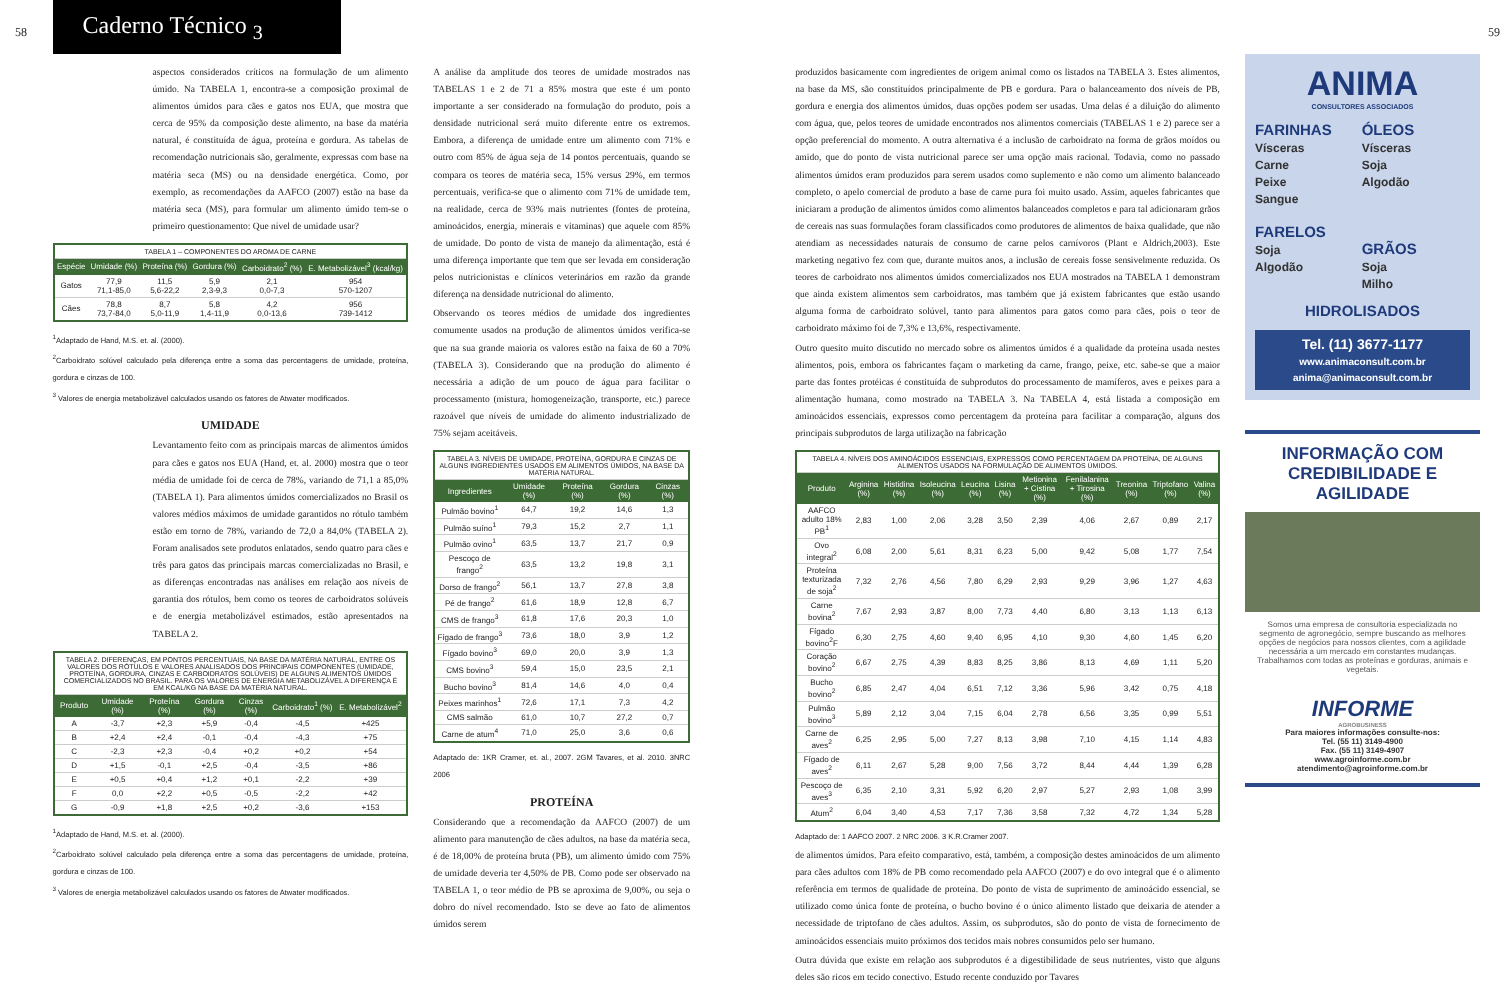58
Caderno Técnico <sub>3</sub>
aspectos considerados críticos na formulação de um alimento úmido. Na TABELA 1, encontra-se a composição proximal de alimentos úmidos para cães e gatos nos EUA, que mostra que cerca de 95% da composição deste alimento, na base da matéria natural, é constituída de água, proteína e gordura. As tabelas de recomendação nutricionais são, geralmente, expressas com base na matéria seca (MS) ou na densidade energética. Como, por exemplo, as recomendações da AAFCO (2007) estão na base da matéria seca (MS), para formular um alimento úmido tem-se o primeiro questionamento: Que nível de umidade usar?
| TABELA 1 – COMPONENTES DO AROMA DE CARNE | | | | | |
| Espécie | Umidade (%) | Proteína (%) | Gordura (%) | Carboidrato<sup>2</sup> (%) | E. Metabolizável<sup>3</sup> (kcal/kg) |
| Gatos | 77,9 71,1-85,0 | 11,5 5,6-22,2 | 5,9 2,3-9,3 | 2,1 0,0-7,3 | 954 570-1207 |
| Cães | 78,8 73,7-84,0 | 8,7 5,0-11,9 | 5,8 1,4-11,9 | 4,2 0,0-13,6 | 956 739-1412 |
<sup>1</sup> Adaptado de Hand, M.S. et. al. (2000).
<sup>2</sup> Carboidrato solúvel calculado pela diferença entre a soma das percentagens de umidade, proteína, gordura e cinzas de 100.
<sup>3</sup> Valores de energia metabolizável calculados usando os fatores de Atwater modificados.
UMIDADE
Levantamento feito com as principais marcas de alimentos úmidos para cães e gatos nos EUA (Hand, et. al. 2000) mostra que o teor média de umidade foi de cerca de 78%, variando de 71,1 a 85,0% (TABELA 1). Para alimentos úmidos comercializados no Brasil os valores médios máximos de umidade garantidos no rótulo também estão em torno de 78%, variando de 72,0 a 84,0% (TABELA 2). Foram analisados sete produtos enlatados, sendo quatro para cães e três para gatos das principais marcas comercializadas no Brasil, e as diferenças encontradas nas análises em relação aos níveis de garantia dos rótulos, bem como os teores de carboidratos solúveis e de energia metabolizável estimados, estão apresentados na TABELA 2.
| TABELA 2. DIFERENÇAS, EM PONTOS PERCENTUAIS, NA BASE DA MATÉRIA NATURAL, ENTRE OS VALORES DOS RÓTULOS E VALORES ANALISADOS DOS PRINCIPAIS COMPONENTES (UMIDADE, PROTEÍNA, GORDURA, CINZAS E CARBOIDRATOS SOLÚVEIS) DE ALGUNS ALIMENTOS ÚMIDOS COMERCIALIZADOS NO BRASIL. PARA OS VALORES DE ENERGIA METABOLIZÁVEL A DIFERENÇA É EM KCAL/KG NA BASE DA MATÉRIA NATURAL. | | | | | | |
| Produto | Umidade (%) | Proteína (%) | Gordura (%) | Cinzas (%) | Carboidrato<sup>1</sup> (%) | E. Metabolizável<sup>2</sup> |
| A | -3,7 | +2,3 | +5,9 | -0,4 | -4,5 | +425 |
| B | +2,4 | +2,4 | -0,1 | -0,4 | -4,3 | +75 |
| C | -2,3 | +2,3 | -0,4 | +0,2 | +0,2 | +54 |
| D | +1,5 | -0,1 | +2,5 | -0,4 | -3,5 | +86 |
| E | +0,5 | +0,4 | +1,2 | +0,1 | -2,2 | +39 |
| F | 0,0 | +2,2 | +0,5 | -0,5 | -2,2 | +42 |
| G | -0,9 | +1,8 | +2,5 | +0,2 | -3,6 | +153 |
<sup>1</sup> Adaptado de Hand, M.S. et. al. (2000).
<sup>2</sup> Carboidrato solúvel calculado pela diferença entre a soma das percentagens de umidade, proteína, gordura e cinzas de 100.
<sup>3</sup> Valores de energia metabolizável calculados usando os fatores de Atwater modificados.
A análise da amplitude dos teores de umidade mostrados nas TABELAS 1 e 2 de 71 a 85% mostra que este é um ponto importante a ser considerado na formulação do produto, pois a densidade nutricional será muito diferente entre os extremos. Embora, a diferença de umidade entre um alimento com 71% e outro com 85% de água seja de 14 pontos percentuais, quando se compara os teores de matéria seca, 15% versus 29%, em termos percentuais, verifica-se que o alimento com 71% de umidade tem, na realidade, cerca de 93% mais nutrientes (fontes de proteína, aminoácidos, energia, minerais e vitaminas) que aquele com 85% de umidade. Do ponto de vista de manejo da alimentação, está é uma diferença importante que tem que ser levada em consideração pelos nutricionistas e clínicos veterinários em razão da grande diferença na densidade nutricional do alimento.
Observando os teores médios de umidade dos ingredientes comumente usados na produção de alimentos úmidos verifica-se que na sua grande maioria os valores estão na faixa de 60 a 70% (TABELA 3). Considerando que na produção do alimento é necessária a adição de um pouco de água para facilitar o processamento (mistura, homogeneização, transporte, etc.) parece razoável que níveis de umidade do alimento industrializado de 75% sejam aceitáveis.
| TABELA 3. NÍVEIS DE UMIDADE, PROTEÍNA, GORDURA E CINZAS DE ALGUNS INGREDIENTES USADOS EM ALIMENTOS ÚMIDOS, NA BASE DA MATÉRIA NATURAL. | | | | |
| Ingredientes | Umidade (%) | Proteína (%) | Gordura (%) | Cinzas (%) |
| Pulmão bovino<sup>1</sup> | 64,7 | 19,2 | 14,6 | 1,3 |
| Pulmão suíno<sup>1</sup> | 79,3 | 15,2 | 2,7 | 1,1 |
| Pulmão ovino<sup>1</sup> | 63,5 | 13,7 | 21,7 | 0,9 |
| Pescoço de frango<sup>2</sup> | 63,5 | 13,2 | 19,8 | 3,1 |
| Dorso de frango<sup>2</sup> | 56,1 | 13,7 | 27,8 | 3,8 |
| Pé de frango<sup>2</sup> | 61,6 | 18,9 | 12,8 | 6,7 |
| CMS de frango<sup>3</sup> | 61,8 | 17,6 | 20,3 | 1,0 |
| Fígado de frango<sup>3</sup> | 73,6 | 18,0 | 3,9 | 1,2 |
| Fígado bovino<sup>3</sup> | 69,0 | 20,0 | 3,9 | 1,3 |
| CMS bovino<sup>3</sup> | 59,4 | 15,0 | 23,5 | 2,1 |
| Bucho bovino<sup>3</sup> | 81,4 | 14,6 | 4,0 | 0,4 |
| Peixes marinhos<sup>1</sup> | 72,6 | 17,1 | 7,3 | 4,2 |
| CMS salmão | 61,0 | 10,7 | 27,2 | 0,7 |
| Carne de atum<sup>4</sup> | 71,0 | 25,0 | 3,6 | 0,6 |
Adaptado de: 1KR Cramer, et. al., 2007. 2GM Tavares, et al. 2010. 3NRC 2006
PROTEÍNA
Considerando que a recomendação da AAFCO (2007) de um alimento para manutenção de cães adultos, na base da matéria seca, é de 18,00% de proteína bruta (PB), um alimento úmido com 75% de umidade deveria ter 4,50% de PB. Como pode ser observado na TABELA 1, o teor médio de PB se aproxima de 9,00%, ou seja o dobro do nível recomendado. Isto se deve ao fato de alimentos úmidos serem
produzidos basicamente com ingredientes de origem animal como os listados na TABELA 3. Estes alimentos, na base da MS, são constituídos principalmente de PB e gordura. Para o balanceamento dos níveis de PB, gordura e energia dos alimentos úmidos, duas opções podem ser usadas. Uma delas é a diluição do alimento com água, que, pelos teores de umidade encontrados nos alimentos comerciais (TABELAS 1 e 2) parece ser a opção preferencial do momento. A outra alternativa é a inclusão de carboidrato na forma de grãos moídos ou amido, que do ponto de vista nutricional parece ser uma opção mais racional. Todavia, como no passado alimentos úmidos eram produzidos para serem usados como suplemento e não como um alimento balanceado completo, o apelo comercial de produto a base de carne pura foi muito usado. Assim, aqueles fabricantes que iniciaram a produção de alimentos úmidos como alimentos balanceados completos e para tal adicionaram grãos de cereais nas suas formulações foram classificados como produtores de alimentos de baixa qualidade, que não atendiam as necessidades naturais de consumo de carne pelos carnívoros (Plant e Aldrich,2003). Este marketing negativo fez com que, durante muitos anos, a inclusão de cereais fosse sensivelmente reduzida. Os teores de carboidrato nos alimentos úmidos comercializados nos EUA mostrados na TABELA 1 demonstram que ainda existem alimentos sem carboidratos, mas também que já existem fabricantes que estão usando alguma forma de carboidrato solúvel, tanto para alimentos para gatos como para cães, pois o teor de carboidrato máximo foi de 7,3% e 13,6%, respectivamente.
Outro quesito muito discutido no mercado sobre os alimentos úmidos é a qualidade da proteína usada nestes alimentos, pois, embora os fabricantes façam o marketing da carne, frango, peixe, etc. sabe-se que a maior parte das fontes protéicas é constituída de subprodutos do processamento de mamíferos, aves e peixes para a alimentação humana, como mostrado na TABELA 3. Na TABELA 4, está listada a composição em aminoácidos essenciais, expressos como percentagem da proteína para facilitar a comparação, alguns dos principais subprodutos de larga utilização na fabricação
| TABELA 4. NÍVEIS DOS AMINOÁCIDOS ESSENCIAIS, EXPRESSOS COMO PERCENTAGEM DA PROTEÍNA, DE ALGUNS ALIMENTOS USADOS NA FORMULAÇÃO DE ALIMENTOS ÚMIDOS. | | | | | | | | | | |
| Produto | Arginina (%) | Histidina (%) | Isoleucina (%) | Leucina (%) | Lisina (%) | Metionina + Cistina (%) | Fenilalanina + Tirosina (%) | Treonina (%) | Triptofano (%) | Valina (%) |
| AAFCO adulto 18% PB<sup>1</sup> | 2,83 | 1,00 | 2,06 | 3,28 | 3,50 | 2,39 | 4,06 | 2,67 | 0,89 | 2,17 |
| Ovo integral<sup>2</sup> | 6,08 | 2,00 | 5,61 | 8,31 | 6,23 | 5,00 | 9,42 | 5,08 | 1,77 | 7,54 |
| Proteína texturizada de soja<sup>2</sup> | 7,32 | 2,76 | 4,56 | 7,80 | 6,29 | 2,93 | 9,29 | 3,96 | 1,27 | 4,63 |
| Carne bovina<sup>2</sup> | 7,67 | 2,93 | 3,87 | 8,00 | 7,73 | 4,40 | 6,80 | 3,13 | 1,13 | 6,13 |
| Fígado bovino<sup>2</sup>F | 6,30 | 2,75 | 4,60 | 9,40 | 6,95 | 4,10 | 9,30 | 4,60 | 1,45 | 6,20 |
| Coração bovino<sup>2</sup> | 6,67 | 2,75 | 4,39 | 8,83 | 8,25 | 3,86 | 8,13 | 4,69 | 1,11 | 5,20 |
| Bucho bovino<sup>2</sup> | 6,85 | 2,47 | 4,04 | 6,51 | 7,12 | 3,36 | 5,96 | 3,42 | 0,75 | 4,18 |
| Pulmão bovino<sup>3</sup> | 5,89 | 2,12 | 3,04 | 7,15 | 6,04 | 2,78 | 6,56 | 3,35 | 0,99 | 5,51 |
| Carne de aves<sup>2</sup> | 6,25 | 2,95 | 5,00 | 7,27 | 8,13 | 3,98 | 7,10 | 4,15 | 1,14 | 4,83 |
| Fígado de aves<sup>2</sup> | 6,11 | 2,67 | 5,28 | 9,00 | 7,56 | 3,72 | 8,44 | 4,44 | 1,39 | 6,28 |
| Pescoço de aves<sup>3</sup> | 6,35 | 2,10 | 3,31 | 5,92 | 6,20 | 2,97 | 5,27 | 2,93 | 1,08 | 3,99 |
| Atum<sup>2</sup> | 6,04 | 3,40 | 4,53 | 7,17 | 7,36 | 3,58 | 7,32 | 4,72 | 1,34 | 5,28 |
Adaptado de: 1 AAFCO 2007. 2 NRC 2006. 3 K.R.Cramer 2007.
de alimentos úmidos. Para efeito comparativo, está, também, a composição destes aminoácidos de um alimento para cães adultos com 18% de PB como recomendado pela AAFCO (2007) e do ovo integral que é o alimento referência em termos de qualidade de proteína. Do ponto de vista de suprimento de aminoácido essencial, se utilizado como única fonte de proteína, o bucho bovino é o único alimento listado que deixaria de atender a necessidade de triptofano de cães adultos. Assim, os subprodutos, são do ponto de vista de fornecimento de aminoácidos essenciais muito próximos dos tecidos mais nobres consumidos pelo ser humano.
Outra dúvida que existe em relação aos subprodutos é a digestibilidade de seus nutrientes, visto que alguns deles são ricos em tecido conectivo. Estudo recente conduzido por Tavares
ANIMA
CONSULTORES ASSOCIADOS
FARINHAS
Vísceras
Carne
Peixe
Sangue
FARELOS
Soja
Algodão
ÓLEOS
Vísceras
Soja
Algodão
GRÃOS
Soja
Milho
HIDROLISADOS
Tel. (11) 3677-1177
www.animaconsult.com.br
anima@animaconsult.com.br
INFORMAÇÃO COM CREDIBILIDADE E AGILIDADE
Somos uma empresa de consultoria especializada no segmento de agronegócio, sempre buscando as melhores opções de negócios para nossos clientes, com a agilidade necessária a um mercado em constantes mudanças. Trabalhamos com todas as proteínas e gorduras, animais e vegetais.
INFORME
AGROBUSINESS
Para maiores informações consulte-nos:
Tel. (55 11) 3149-4900
Fax. (55 11) 3149-4907
www.agroinforme.com.br
atendimento@agroinforme.com.br
59